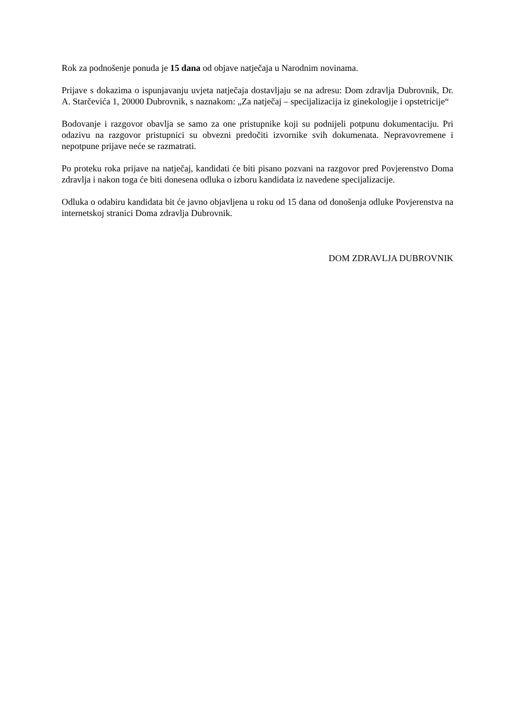Rok za podnošenje ponuda je 15 dana od objave natječaja u Narodnim novinama.
Prijave s dokazima o ispunjavanju uvjeta natječaja dostavljaju se na adresu: Dom zdravlja Dubrovnik, Dr. A. Starčevića 1, 20000 Dubrovnik, s naznakom: „Za natječaj – specijalizacija iz ginekologije i opstetricije“
Bodovanje i razgovor obavlja se samo za one pristupnike koji su podnijeli potpunu dokumentaciju. Pri odazivu na razgovor pristupnici su obvezni predočiti izvornike svih dokumenata. Nepravovremene i nepotpune prijave neće se razmatrati.
Po proteku roka prijave na natječaj, kandidati će biti pisano pozvani na razgovor pred Povjerenstvo Doma zdravlja i nakon toga će biti donesena odluka o izboru kandidata iz navedene specijalizacije.
Odluka o odabiru kandidata bit će javno objavljena u roku od 15 dana od donošenja odluke Povjerenstva na internetskoj stranici Doma zdravlja Dubrovnik.
DOM ZDRAVLJA DUBROVNIK